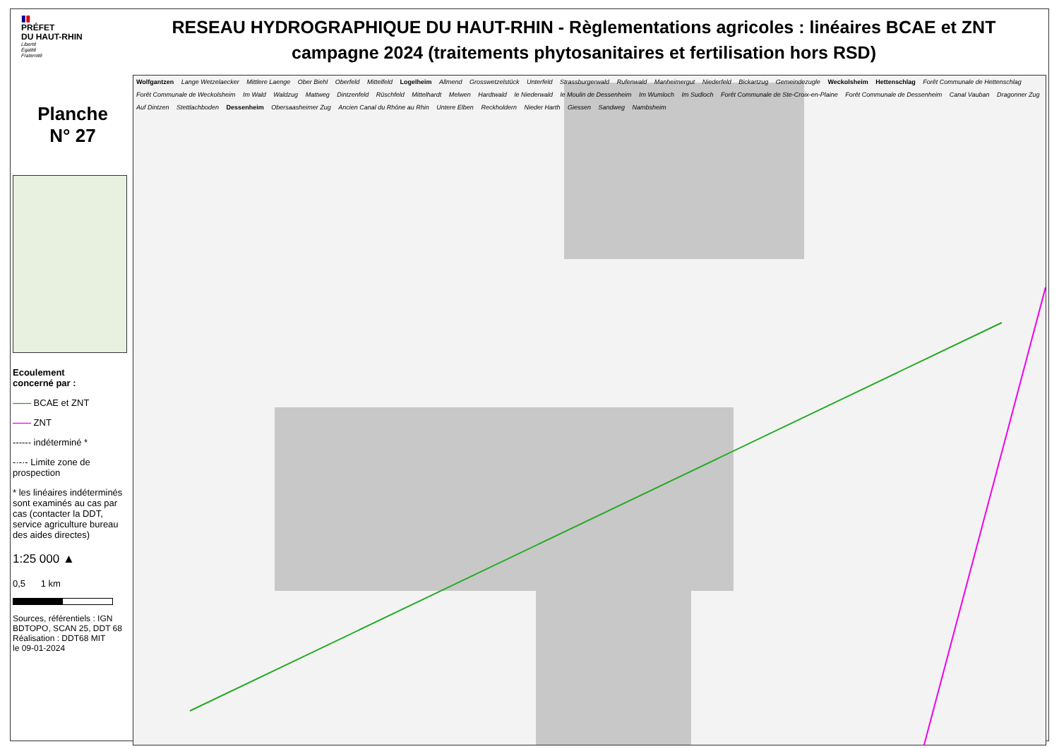▮▮
PRÉFET
DU HAUT-RHIN
Liberté
Égalité
Fraternité
RESEAU HYDROGRAPHIQUE DU HAUT-RHIN - Règlementations agricoles : linéaires BCAE et ZNT
campagne 2024 (traitements phytosanitaires et fertilisation hors RSD)
Planche
N° 27
Ecoulement
concerné par :
—— BCAE et ZNT
—— ZNT
------ indéterminé *
-·-·- Limite zone de prospection
* les linéaires indéterminés sont examinés au cas par cas (contacter la DDT, service agriculture bureau des aides directes)
1:25 000 ▲
0,5 1 km
Sources, référentiels : IGN BDTOPO, SCAN 25, DDT 68
Réalisation : DDT68 MIT
le 09-01-2024
Wolfgantzen Lange Wetzelaecker Mittlere Laenge Ober Biehl Oberfeld Mittelfeld Logelheim Allmend Grosswetzelstück Unterfeld Strassburgerwald Rufenwald Manheimergut Niederfeld Bickartzug Gemeindezugle Weckolsheim Hettenschlag Forêt Communale de Hettenschlag Forêt Communale de Weckolsheim Im Wald Waldzug Mattweg Dintzenfeld Rüschfeld Mittelhardt Melwen Hardtwald le Niederwald le Moulin de Dessenheim Im Wumloch Im Sudloch Forêt Communale de Ste-Croix-en-Plaine Forêt Communale de Dessenheim Canal Vauban Dragonner Zug Auf Dintzen Stettlachboden Dessenheim Obersaasheimer Zug Ancien Canal du Rhône au Rhin Untere Elben Reckholdern Nieder Harth Giessen Sandweg Nambsheim